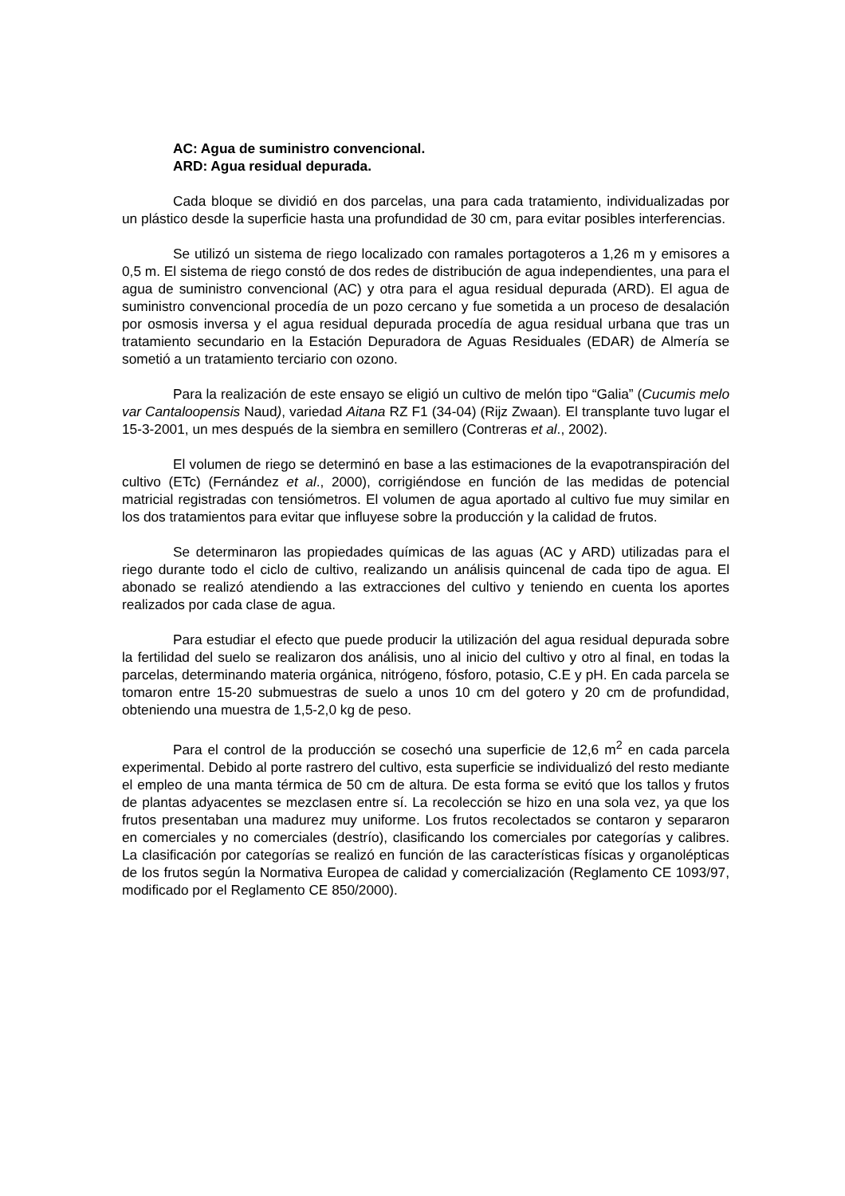AC: Agua de suministro convencional.
ARD: Agua residual depurada.
Cada bloque se dividió en dos parcelas, una para cada tratamiento, individualizadas por un plástico desde la superficie hasta una profundidad de 30 cm, para evitar posibles interferencias.
Se utilizó un sistema de riego localizado con ramales portagoteros a 1,26 m y emisores a 0,5 m. El sistema de riego constó de dos redes de distribución de agua independientes, una para el agua de suministro convencional (AC) y otra para el agua residual depurada (ARD). El agua de suministro convencional procedía de un pozo cercano y fue sometida a un proceso de desalación por osmosis inversa y el agua residual depurada procedía de agua residual urbana que tras un tratamiento secundario en la Estación Depuradora de Aguas Residuales (EDAR) de Almería se sometió a un tratamiento terciario con ozono.
Para la realización de este ensayo se eligió un cultivo de melón tipo “Galia” (Cucumis melo var Cantaloopensis Naud), variedad Aitana RZ F1 (34-04) (Rijz Zwaan). El transplante tuvo lugar el 15-3-2001, un mes después de la siembra en semillero (Contreras et al., 2002).
El volumen de riego se determinó en base a las estimaciones de la evapotranspiración del cultivo (ETc) (Fernández et al., 2000), corrigiéndose en función de las medidas de potencial matricial registradas con tensiómetros. El volumen de agua aportado al cultivo fue muy similar en los dos tratamientos para evitar que influyese sobre la producción y la calidad de frutos.
Se determinaron las propiedades químicas de las aguas (AC y ARD) utilizadas para el riego durante todo el ciclo de cultivo, realizando un análisis quincenal de cada tipo de agua. El abonado se realizó atendiendo a las extracciones del cultivo y teniendo en cuenta los aportes realizados por cada clase de agua.
Para estudiar el efecto que puede producir la utilización del agua residual depurada sobre la fertilidad del suelo se realizaron dos análisis, uno al inicio del cultivo y otro al final, en todas la parcelas, determinando materia orgánica, nitrógeno, fósforo, potasio, C.E y pH. En cada parcela se tomaron entre 15-20 submuestras de suelo a unos 10 cm del gotero y 20 cm de profundidad, obteniendo una muestra de 1,5-2,0 kg de peso.
Para el control de la producción se cosechó una superficie de 12,6 m<sup>2</sup> en cada parcela experimental. Debido al porte rastrero del cultivo, esta superficie se individualizó del resto mediante el empleo de una manta térmica de 50 cm de altura. De esta forma se evitó que los tallos y frutos de plantas adyacentes se mezclasen entre sí. La recolección se hizo en una sola vez, ya que los frutos presentaban una madurez muy uniforme. Los frutos recolectados se contaron y separaron en comerciales y no comerciales (destrío), clasificando los comerciales por categorías y calibres. La clasificación por categorías se realizó en función de las características físicas y organolépticas de los frutos según la Normativa Europea de calidad y comercialización (Reglamento CE 1093/97, modificado por el Reglamento CE 850/2000).